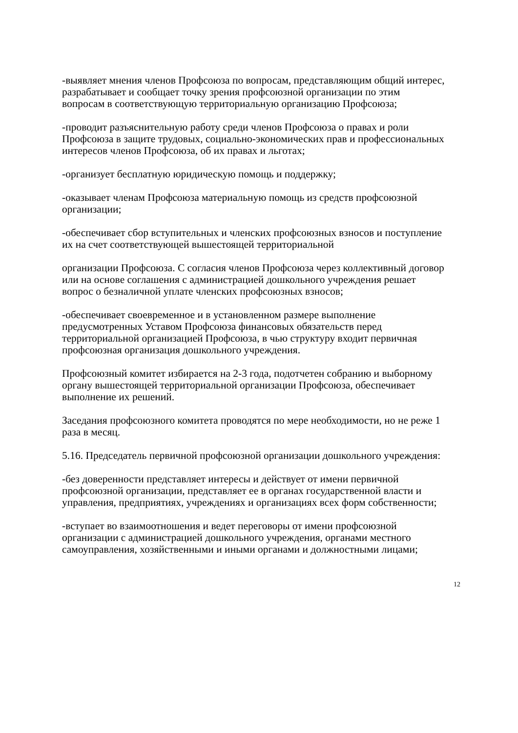-выявляет мнения членов Профсоюза по вопросам, представляющим общий интерес, разрабатывает и сообщает точку зрения профсоюзной организации по этим вопросам в соответствующую территориальную организацию Профсоюза;
-проводит разъяснительную работу среди членов Профсоюза о правах и роли Профсоюза в защите трудовых, социально-экономических прав и профессиональных интересов членов Профсоюза, об их правах и льготах;
-организует бесплатную юридическую помощь и поддержку;
-оказывает членам Профсоюза материальную помощь из средств профсоюзной организации;
-обеспечивает сбор вступительных и членских профсоюзных взносов и поступление их на счет соответствующей вышестоящей территориальной
организации Профсоюза. С согласия членов Профсоюза через коллективный договор или на основе соглашения с администрацией дошкольного учреждения решает вопрос о безналичной уплате членских профсоюзных взносов;
-обеспечивает своевременное и в установленном размере выполнение предусмотренных Уставом Профсоюза финансовых обязательств перед территориальной организацией Профсоюза, в чью структуру входит первичная профсоюзная организация дошкольного учреждения.
Профсоюзный комитет избирается на 2-3 года, подотчетен собранию и выборному органу вышестоящей территориальной организации Профсоюза, обеспечивает выполнение их решений.
Заседания профсоюзного комитета проводятся по мере необходимости, но не реже 1 раза в месяц.
5.16. Председатель первичной профсоюзной организации дошкольного учреждения:
-без доверенности представляет интересы и действует от имени первичной профсоюзной организации, представляет ее в органах государственной власти и управления, предприятиях, учреждениях и организациях всех форм собственности;
-вступает во взаимоотношения и ведет переговоры от имени профсоюзной организации с администрацией дошкольного учреждения, органами местного самоуправления, хозяйственными и иными органами и должностными лицами;
12